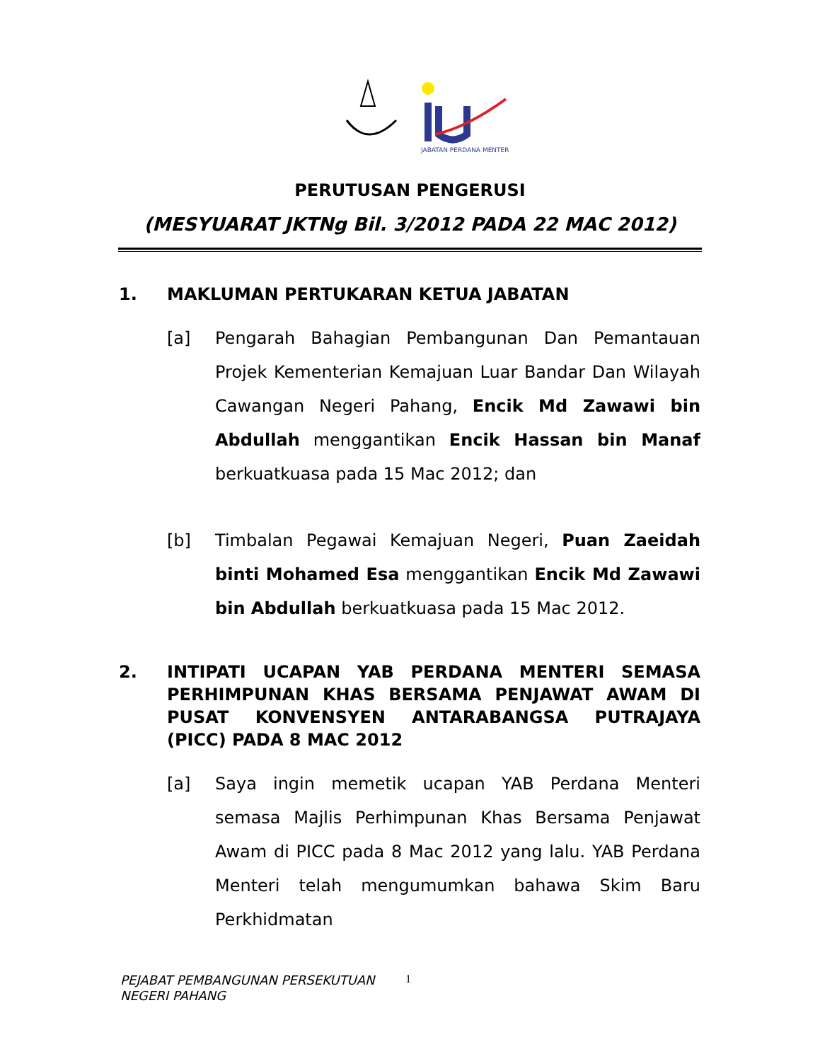JABATAN PERDANA MENTERI
PERUTUSAN PENGERUSI
(MESYUARAT JKTNg Bil. 3/2012 PADA 22 MAC 2012)
1. MAKLUMAN PERTUKARAN KETUA JABATAN
[a] Pengarah Bahagian Pembangunan Dan Pemantauan Projek Kementerian Kemajuan Luar Bandar Dan Wilayah Cawangan Negeri Pahang, Encik Md Zawawi bin Abdullah menggantikan Encik Hassan bin Manaf berkuatkuasa pada 15 Mac 2012; dan
[b] Timbalan Pegawai Kemajuan Negeri, Puan Zaeidah binti Mohamed Esa menggantikan Encik Md Zawawi bin Abdullah berkuatkuasa pada 15 Mac 2012.
2. INTIPATI UCAPAN YAB PERDANA MENTERI SEMASA PERHIMPUNAN KHAS BERSAMA PENJAWAT AWAM DI PUSAT KONVENSYEN ANTARABANGSA PUTRAJAYA (PICC) PADA 8 MAC 2012
[a] Saya ingin memetik ucapan YAB Perdana Menteri semasa Majlis Perhimpunan Khas Bersama Penjawat Awam di PICC pada 8 Mac 2012 yang lalu. YAB Perdana Menteri telah mengumumkan bahawa Skim Baru Perkhidmatan
PEJABAT PEMBANGUNAN PERSEKUTUAN
NEGERI PAHANG
1